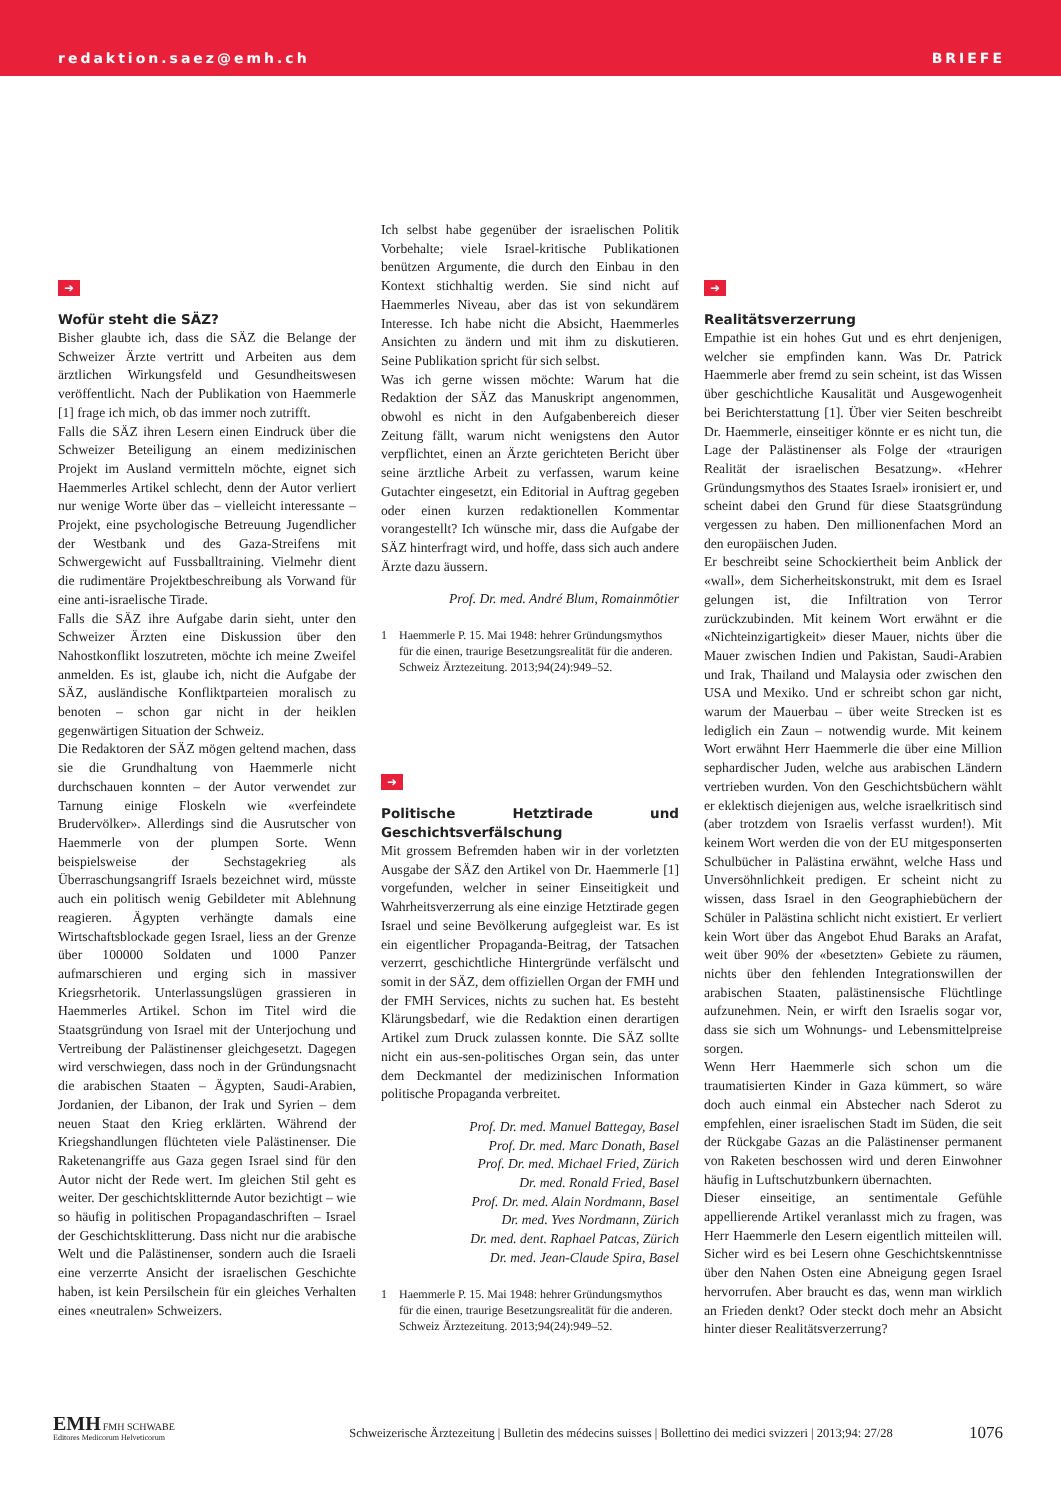redaktion.saez@emh.ch BRIEFE
➜
Wofür steht die SÄZ?
Bisher glaubte ich, dass die SÄZ die Belange der Schweizer Ärzte vertritt und Arbeiten aus dem ärztlichen Wirkungsfeld und Gesundheitswesen veröffentlicht. Nach der Publikation von Haemmerle [1] frage ich mich, ob das immer noch zutrifft.
Falls die SÄZ ihren Lesern einen Eindruck über die Schweizer Beteiligung an einem medizinischen Projekt im Ausland vermitteln möchte, eignet sich Haemmerles Artikel schlecht, denn der Autor verliert nur wenige Worte über das – vielleicht interessante – Projekt, eine psychologische Betreuung Jugendlicher der Westbank und des Gaza-Streifens mit Schwergewicht auf Fussballtraining. Vielmehr dient die rudimentäre Projektbeschreibung als Vorwand für eine anti-israelische Tirade.
Falls die SÄZ ihre Aufgabe darin sieht, unter den Schweizer Ärzten eine Diskussion über den Nahostkonflikt loszutreten, möchte ich meine Zweifel anmelden. Es ist, glaube ich, nicht die Aufgabe der SÄZ, ausländische Konfliktparteien moralisch zu benoten – schon gar nicht in der heiklen gegenwärtigen Situation der Schweiz.
Die Redaktoren der SÄZ mögen geltend machen, dass sie die Grundhaltung von Haemmerle nicht durchschauen konnten – der Autor verwendet zur Tarnung einige Floskeln wie «verfeindete Brudervölker». Allerdings sind die Ausrutscher von Haemmerle von der plumpen Sorte. Wenn beispielsweise der Sechstagekrieg als Überraschungsangriff Israels bezeichnet wird, müsste auch ein politisch wenig Gebildeter mit Ablehnung reagieren. Ägypten verhängte damals eine Wirtschaftsblockade gegen Israel, liess an der Grenze über 100000 Soldaten und 1000 Panzer aufmarschieren und erging sich in massiver Kriegsrhetorik. Unterlassungslügen grassieren in Haemmerles Artikel. Schon im Titel wird die Staatsgründung von Israel mit der Unterjochung und Vertreibung der Palästinenser gleichgesetzt. Dagegen wird verschwiegen, dass noch in der Gründungsnacht die arabischen Staaten – Ägypten, Saudi-Arabien, Jordanien, der Libanon, der Irak und Syrien – dem neuen Staat den Krieg erklärten. Während der Kriegshandlungen flüchteten viele Palästinenser. Die Raketenangriffe aus Gaza gegen Israel sind für den Autor nicht der Rede wert. Im gleichen Stil geht es weiter. Der geschichtsklitternde Autor bezichtigt – wie so häufig in politischen Propagandaschriften – Israel der Geschichtsklitterung. Dass nicht nur die arabische Welt und die Palästinenser, sondern auch die Israeli eine verzerrte Ansicht der israelischen Geschichte haben, ist kein Persilschein für ein gleiches Verhalten eines «neutralen» Schweizers.
Ich selbst habe gegenüber der israelischen Politik Vorbehalte; viele Israel-kritische Publikationen benützen Argumente, die durch den Einbau in den Kontext stichhaltig werden. Sie sind nicht auf Haemmerles Niveau, aber das ist von sekundärem Interesse. Ich habe nicht die Absicht, Haemmerles Ansichten zu ändern und mit ihm zu diskutieren. Seine Publikation spricht für sich selbst.
Was ich gerne wissen möchte: Warum hat die Redaktion der SÄZ das Manuskript angenommen, obwohl es nicht in den Aufgabenbereich dieser Zeitung fällt, warum nicht wenigstens den Autor verpflichtet, einen an Ärzte gerichteten Bericht über seine ärztliche Arbeit zu verfassen, warum keine Gutachter eingesetzt, ein Editorial in Auftrag gegeben oder einen kurzen redaktionellen Kommentar vorangestellt? Ich wünsche mir, dass die Aufgabe der SÄZ hinterfragt wird, und hoffe, dass sich auch andere Ärzte dazu äussern.
Prof. Dr. med. André Blum, Romainmôtier
1 Haemmerle P. 15. Mai 1948: hehrer Gründungsmythos für die einen, traurige Besetzungsrealität für die anderen. Schweiz Ärztezeitung. 2013;94(24):949–52.
➜
Politische Hetztirade und Geschichtsverfälschung
Mit grossem Befremden haben wir in der vorletzten Ausgabe der SÄZ den Artikel von Dr. Haemmerle [1] vorgefunden, welcher in seiner Einseitigkeit und Wahrheitsverzerrung als eine einzige Hetztirade gegen Israel und seine Bevölkerung aufgegleist war. Es ist ein eigentlicher Propaganda-Beitrag, der Tatsachen verzerrt, geschichtliche Hintergründe verfälscht und somit in der SÄZ, dem offiziellen Organ der FMH und der FMH Services, nichts zu suchen hat. Es besteht Klärungsbedarf, wie die Redaktion einen derartigen Artikel zum Druck zulassen konnte. Die SÄZ sollte nicht ein aus-sen-politisches Organ sein, das unter dem Deckmantel der medizinischen Information politische Propaganda verbreitet.
Prof. Dr. med. Manuel Battegay, Basel
Prof. Dr. med. Marc Donath, Basel
Prof. Dr. med. Michael Fried, Zürich
Dr. med. Ronald Fried, Basel
Prof. Dr. med. Alain Nordmann, Basel
Dr. med. Yves Nordmann, Zürich
Dr. med. dent. Raphael Patcas, Zürich
Dr. med. Jean-Claude Spira, Basel
1 Haemmerle P. 15. Mai 1948: hehrer Gründungsmythos für die einen, traurige Besetzungsrealität für die anderen. Schweiz Ärztezeitung. 2013;94(24):949–52.
➜
Realitätsverzerrung
Empathie ist ein hohes Gut und es ehrt denjenigen, welcher sie empfinden kann. Was Dr. Patrick Haemmerle aber fremd zu sein scheint, ist das Wissen über geschichtliche Kausalität und Ausgewogenheit bei Berichterstattung [1]. Über vier Seiten beschreibt Dr. Haemmerle, einseitiger könnte er es nicht tun, die Lage der Palästinenser als Folge der «traurigen Realität der israelischen Besatzung». «Hehrer Gründungsmythos des Staates Israel» ironisiert er, und scheint dabei den Grund für diese Staatsgründung vergessen zu haben. Den millionenfachen Mord an den europäischen Juden.
Er beschreibt seine Schockiertheit beim Anblick der «wall», dem Sicherheitskonstrukt, mit dem es Israel gelungen ist, die Infiltration von Terror zurückzubinden. Mit keinem Wort erwähnt er die «Nichteinzigartigkeit» dieser Mauer, nichts über die Mauer zwischen Indien und Pakistan, Saudi-Arabien und Irak, Thailand und Malaysia oder zwischen den USA und Mexiko. Und er schreibt schon gar nicht, warum der Mauerbau – über weite Strecken ist es lediglich ein Zaun – notwendig wurde. Mit keinem Wort erwähnt Herr Haemmerle die über eine Million sephardischer Juden, welche aus arabischen Ländern vertrieben wurden. Von den Geschichtsbüchern wählt er eklektisch diejenigen aus, welche israelkritisch sind (aber trotzdem von Israelis verfasst wurden!). Mit keinem Wort werden die von der EU mitgesponserten Schulbücher in Palästina erwähnt, welche Hass und Unversöhnlichkeit predigen. Er scheint nicht zu wissen, dass Israel in den Geographiebüchern der Schüler in Palästina schlicht nicht existiert. Er verliert kein Wort über das Angebot Ehud Baraks an Arafat, weit über 90% der «besetzten» Gebiete zu räumen, nichts über den fehlenden Integrationswillen der arabischen Staaten, palästinensische Flüchtlinge aufzunehmen. Nein, er wirft den Israelis sogar vor, dass sie sich um Wohnungs- und Lebensmittelpreise sorgen.
Wenn Herr Haemmerle sich schon um die traumatisierten Kinder in Gaza kümmert, so wäre doch auch einmal ein Abstecher nach Sderot zu empfehlen, einer israelischen Stadt im Süden, die seit der Rückgabe Gazas an die Palästinenser permanent von Raketen beschossen wird und deren Einwohner häufig in Luftschutzbunkern übernachten.
Dieser einseitige, an sentimentale Gefühle appellierende Artikel veranlasst mich zu fragen, was Herr Haemmerle den Lesern eigentlich mitteilen will. Sicher wird es bei Lesern ohne Geschichtskenntnisse über den Nahen Osten eine Abneigung gegen Israel hervorrufen. Aber braucht es das, wenn man wirklich an Frieden denkt? Oder steckt doch mehr an Absicht hinter dieser Realitätsverzerrung?
EMH FMH SCHWABE
Editores Medicorum Helveticorum
Schweizerische Ärztezeitung | Bulletin des médecins suisses | Bollettino dei medici svizzeri | 2013;94: 27/28
1076